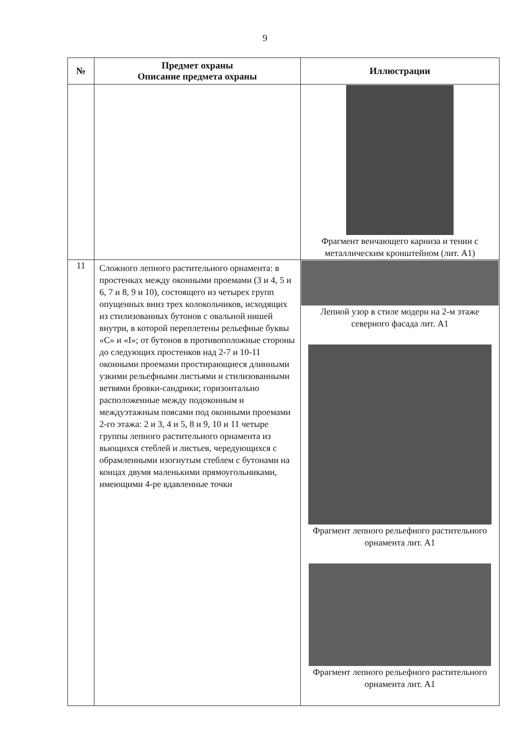9
| № | Предмет охраны Описание предмета охраны | Иллюстрации |
| --- | --- | --- |
| | | Фрагмент венчающего карниза и тении с металлическим кронштейном (лит. А1) |
| 11 | Сложного лепного растительного орнамента: в простенках между оконными проемами (3 и 4, 5 и 6, 7 и 8, 9 и 10), состоящего из четырех групп опущенных вниз трех колокольчиков, исходящих из стилизованных бутонов с овальной нишей внутри, в которой переплетены рельефные буквы «С» и «I»; от бутонов в противоположные стороны до следующих простенков над 2-7 и 10-11 оконными проемами простирающиеся длинными узкими рельефными листьями и стилизованными ветвями бровки-сандрики; горизонтально расположенные между подоконным и междуэтажным поясами под оконными проемами 2-го этажа: 2 и 3, 4 и 5, 8 и 9, 10 и 11 четыре группы лепного растительного орнамента из вьющихся стеблей и листьев, чередующихся с обрамленными изогнутым стеблем с бутонами на концах двумя маленькими прямоугольниками, имеющими 4-ре вдавленные точки | Лепной узор в стиле модерн на 2-м этаже северного фасада лит. А1 Фрагмент лепного рельефного растительного орнамента лит. А1 Фрагмент лепного рельефного растительного орнамента лит. А1 |